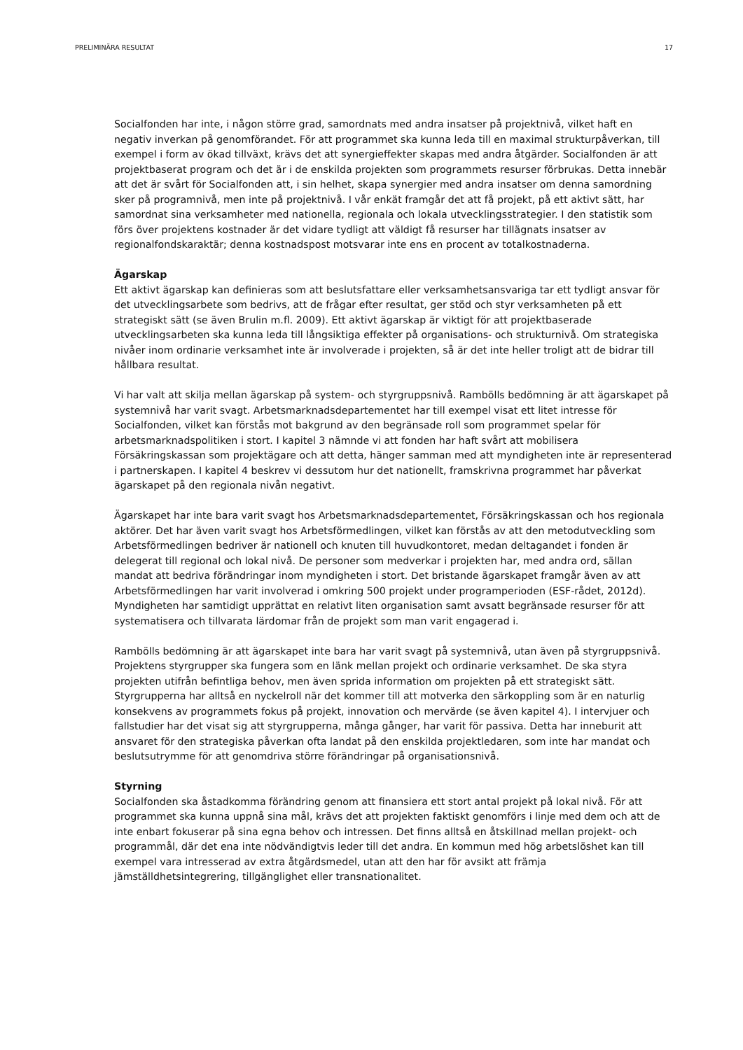PRELIMINÄRA RESULTAT 17
Socialfonden har inte, i någon större grad, samordnats med andra insatser på projektnivå, vilket haft en negativ inverkan på genomförandet. För att programmet ska kunna leda till en maximal strukturpåverkan, till exempel i form av ökad tillväxt, krävs det att synergieffekter skapas med andra åtgärder. Socialfonden är att projektbaserat program och det är i de enskilda projekten som programmets resurser förbrukas. Detta innebär att det är svårt för Socialfonden att, i sin helhet, skapa synergier med andra insatser om denna samordning sker på programnivå, men inte på projektnivå. I vår enkät framgår det att få projekt, på ett aktivt sätt, har samordnat sina verksamheter med nationella, regionala och lokala utvecklingsstrategier. I den statistik som förs över projektens kostnader är det vidare tydligt att väldigt få resurser har tillägnats insatser av regionalfondskaraktär; denna kostnadspost motsvarar inte ens en procent av totalkostnaderna.
Ägarskap
Ett aktivt ägarskap kan definieras som att beslutsfattare eller verksamhetsansvariga tar ett tydligt ansvar för det utvecklingsarbete som bedrivs, att de frågar efter resultat, ger stöd och styr verksamheten på ett strategiskt sätt (se även Brulin m.fl. 2009). Ett aktivt ägarskap är viktigt för att projektbaserade utvecklingsarbeten ska kunna leda till långsiktiga effekter på organisations- och strukturnivå. Om strategiska nivåer inom ordinarie verksamhet inte är involverade i projekten, så är det inte heller troligt att de bidrar till hållbara resultat.
Vi har valt att skilja mellan ägarskap på system- och styrgruppsnivå. Rambölls bedömning är att ägarskapet på systemnivå har varit svagt. Arbetsmarknadsdepartementet har till exempel visat ett litet intresse för Socialfonden, vilket kan förstås mot bakgrund av den begränsade roll som programmet spelar för arbetsmarknadspolitiken i stort. I kapitel 3 nämnde vi att fonden har haft svårt att mobilisera Försäkringskassan som projektägare och att detta, hänger samman med att myndigheten inte är representerad i partnerskapen. I kapitel 4 beskrev vi dessutom hur det nationellt, framskrivna programmet har påverkat ägarskapet på den regionala nivån negativt.
Ägarskapet har inte bara varit svagt hos Arbetsmarknadsdepartementet, Försäkringskassan och hos regionala aktörer. Det har även varit svagt hos Arbetsförmedlingen, vilket kan förstås av att den metodutveckling som Arbetsförmedlingen bedriver är nationell och knuten till huvudkontoret, medan deltagandet i fonden är delegerat till regional och lokal nivå. De personer som medverkar i projekten har, med andra ord, sällan mandat att bedriva förändringar inom myndigheten i stort. Det bristande ägarskapet framgår även av att Arbetsförmedlingen har varit involverad i omkring 500 projekt under programperioden (ESF-rådet, 2012d). Myndigheten har samtidigt upprättat en relativt liten organisation samt avsatt begränsade resurser för att systematisera och tillvarata lärdomar från de projekt som man varit engagerad i.
Rambölls bedömning är att ägarskapet inte bara har varit svagt på systemnivå, utan även på styrgruppsnivå. Projektens styrgrupper ska fungera som en länk mellan projekt och ordinarie verksamhet. De ska styra projekten utifrån befintliga behov, men även sprida information om projekten på ett strategiskt sätt. Styrgrupperna har alltså en nyckelroll när det kommer till att motverka den särkoppling som är en naturlig konsekvens av programmets fokus på projekt, innovation och mervärde (se även kapitel 4). I intervjuer och fallstudier har det visat sig att styrgrupperna, många gånger, har varit för passiva. Detta har inneburit att ansvaret för den strategiska påverkan ofta landat på den enskilda projektledaren, som inte har mandat och beslutsutrymme för att genomdriva större förändringar på organisationsnivå.
Styrning
Socialfonden ska åstadkomma förändring genom att finansiera ett stort antal projekt på lokal nivå. För att programmet ska kunna uppnå sina mål, krävs det att projekten faktiskt genomförs i linje med dem och att de inte enbart fokuserar på sina egna behov och intressen. Det finns alltså en åtskillnad mellan projekt- och programmål, där det ena inte nödvändigtvis leder till det andra. En kommun med hög arbetslöshet kan till exempel vara intresserad av extra åtgärdsmedel, utan att den har för avsikt att främja jämställdhetsintegrering, tillgänglighet eller transnationalitet.